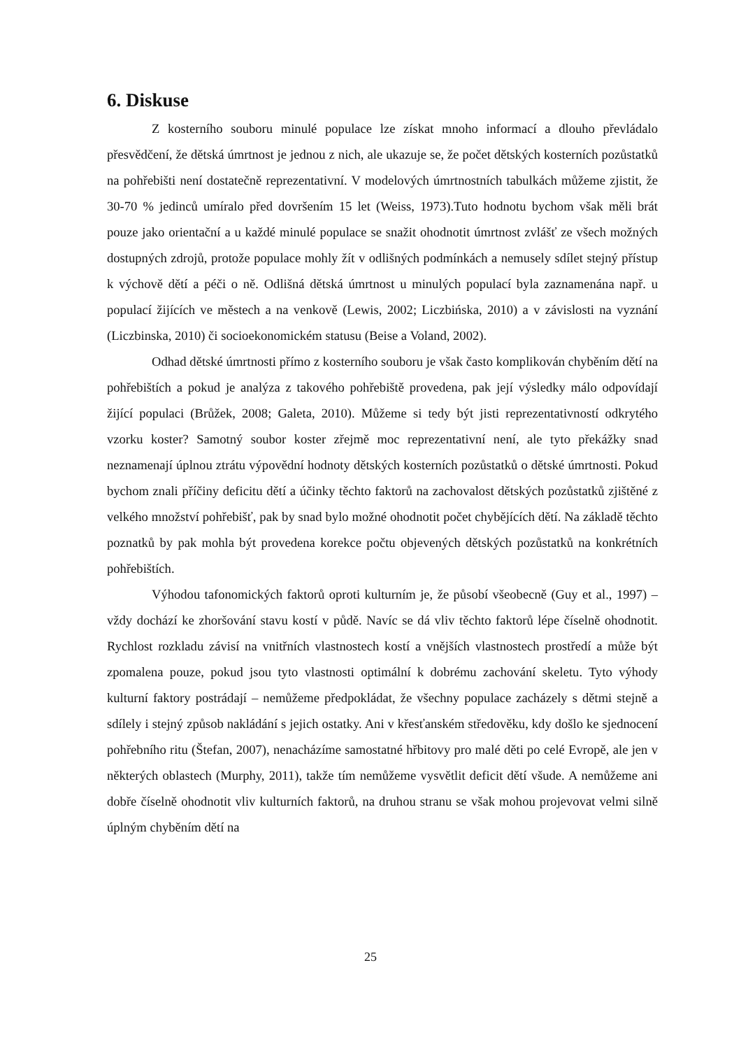6. Diskuse
Z kosterního souboru minulé populace lze získat mnoho informací a dlouho převládalo přesvědčení, že dětská úmrtnost je jednou z nich, ale ukazuje se, že počet dětských kosterních pozůstatků na pohřebišti není dostatečně reprezentativní. V modelových úmrtnostních tabulkách můžeme zjistit, že 30-70 % jedinců umíralo před dovršením 15 let (Weiss, 1973).Tuto hodnotu bychom však měli brát pouze jako orientační a u každé minulé populace se snažit ohodnotit úmrtnost zvlášť ze všech možných dostupných zdrojů, protože populace mohly žít v odlišných podmínkách a nemusely sdílet stejný přístup k výchově dětí a péči o ně. Odlišná dětská úmrtnost u minulých populací byla zaznamenána např. u populací žijících ve městech a na venkově (Lewis, 2002; Liczbińska, 2010) a v závislosti na vyznání (Liczbinska, 2010) či socioekonomickém statusu (Beise a Voland, 2002).
Odhad dětské úmrtnosti přímo z kosterního souboru je však často komplikován chyběním dětí na pohřebištích a pokud je analýza z takového pohřebiště provedena, pak její výsledky málo odpovídají žijící populaci (Brůžek, 2008; Galeta, 2010). Můžeme si tedy být jisti reprezentativností odkrytého vzorku koster? Samotný soubor koster zřejmě moc reprezentativní není, ale tyto překážky snad neznamenají úplnou ztrátu výpovědní hodnoty dětských kosterních pozůstatků o dětské úmrtnosti. Pokud bychom znali příčiny deficitu dětí a účinky těchto faktorů na zachovalost dětských pozůstatků zjištěné z velkého množství pohřebišť, pak by snad bylo možné ohodnotit počet chybějících dětí. Na základě těchto poznatků by pak mohla být provedena korekce počtu objevených dětských pozůstatků na konkrétních pohřebištích.
Výhodou tafonomických faktorů oproti kulturním je, že působí všeobecně (Guy et al., 1997) – vždy dochází ke zhoršování stavu kostí v půdě. Navíc se dá vliv těchto faktorů lépe číselně ohodnotit. Rychlost rozkladu závisí na vnitřních vlastnostech kostí a vnějších vlastnostech prostředí a může být zpomalena pouze, pokud jsou tyto vlastnosti optimální k dobrému zachování skeletu. Tyto výhody kulturní faktory postrádají – nemůžeme předpokládat, že všechny populace zacházely s dětmi stejně a sdílely i stejný způsob nakládání s jejich ostatky. Ani v křesťanském středověku, kdy došlo ke sjednocení pohřebního ritu (Štefan, 2007), nenacházíme samostatné hřbitovy pro malé děti po celé Evropě, ale jen v některých oblastech (Murphy, 2011), takže tím nemůžeme vysvětlit deficit dětí všude. A nemůžeme ani dobře číselně ohodnotit vliv kulturních faktorů, na druhou stranu se však mohou projevovat velmi silně úplným chyběním dětí na
25